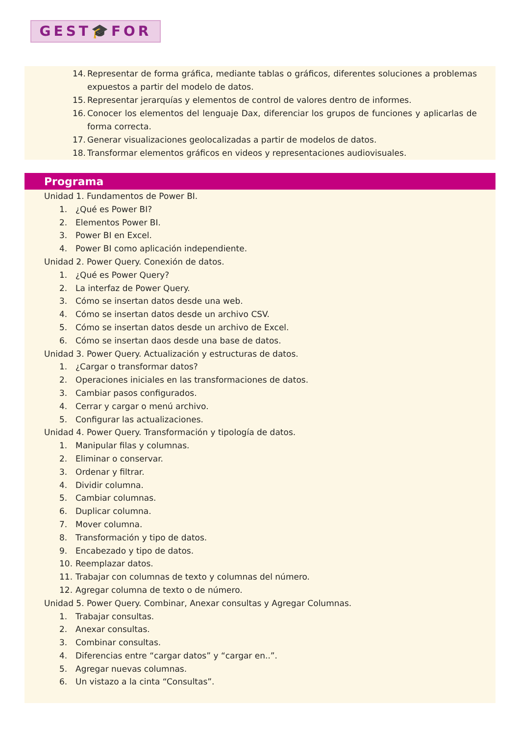GEST🎓FOR
14. Representar de forma gráfica, mediante tablas o gráficos, diferentes soluciones a problemas expuestos a partir del modelo de datos.
15. Representar jerarquías y elementos de control de valores dentro de informes.
16. Conocer los elementos del lenguaje Dax, diferenciar los grupos de funciones y aplicarlas de forma correcta.
17. Generar visualizaciones geolocalizadas a partir de modelos de datos.
18. Transformar elementos gráficos en videos y representaciones audiovisuales.
Programa
Unidad 1. Fundamentos de Power BI.
1. ¿Qué es Power BI?
2. Elementos Power BI.
3. Power BI en Excel.
4. Power BI como aplicación independiente.
Unidad 2. Power Query. Conexión de datos.
1. ¿Qué es Power Query?
2. La interfaz de Power Query.
3. Cómo se insertan datos desde una web.
4. Cómo se insertan datos desde un archivo CSV.
5. Cómo se insertan datos desde un archivo de Excel.
6. Cómo se insertan daos desde una base de datos.
Unidad 3. Power Query. Actualización y estructuras de datos.
1. ¿Cargar o transformar datos?
2. Operaciones iniciales en las transformaciones de datos.
3. Cambiar pasos configurados.
4. Cerrar y cargar o menú archivo.
5. Configurar las actualizaciones.
Unidad 4. Power Query. Transformación y tipología de datos.
1. Manipular filas y columnas.
2. Eliminar o conservar.
3. Ordenar y filtrar.
4. Dividir columna.
5. Cambiar columnas.
6. Duplicar columna.
7. Mover columna.
8. Transformación y tipo de datos.
9. Encabezado y tipo de datos.
10. Reemplazar datos.
11. Trabajar con columnas de texto y columnas del número.
12. Agregar columna de texto o de número.
Unidad 5. Power Query. Combinar, Anexar consultas y Agregar Columnas.
1. Trabajar consultas.
2. Anexar consultas.
3. Combinar consultas.
4. Diferencias entre “cargar datos” y “cargar en..”.
5. Agregar nuevas columnas.
6. Un vistazo a la cinta “Consultas”.